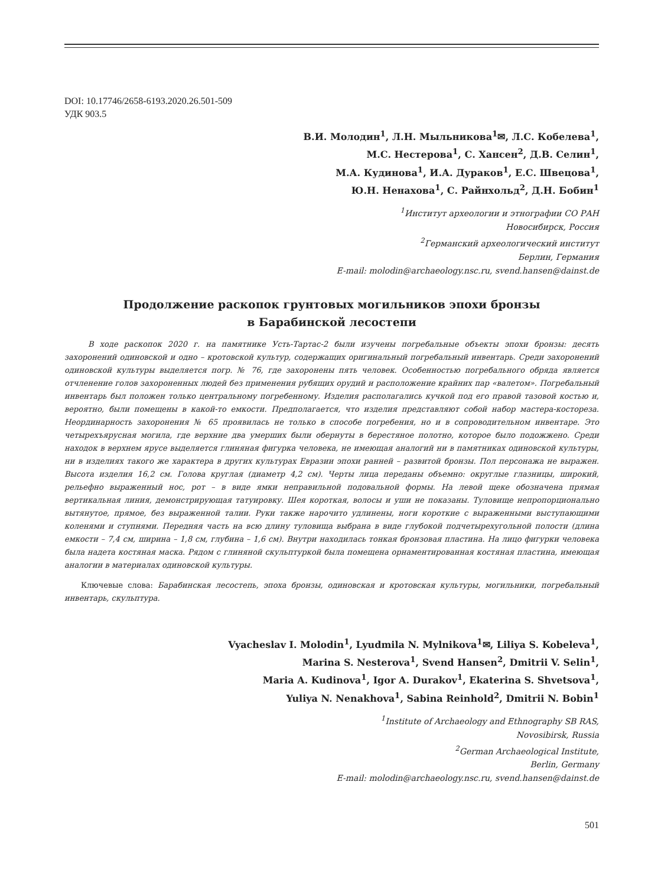DOI: 10.17746/2658-6193.2020.26.501-509
УДК 903.5
В.И. Молодин<sup>1</sup>, Л.Н. Мыльникова<sup>1</sup>✉, Л.С. Кобелева<sup>1</sup>,
М.С. Нестерова<sup>1</sup>, С. Хансен<sup>2</sup>, Д.В. Селин<sup>1</sup>,
М.А. Кудинова<sup>1</sup>, И.А. Дураков<sup>1</sup>, Е.С. Швецова<sup>1</sup>,
Ю.Н. Ненахова<sup>1</sup>, С. Райнхольд<sup>2</sup>, Д.Н. Бобин<sup>1</sup>
<sup>1</sup> Институт археологии и этнографии СО РАН
Новосибирск, Россия
<sup>2</sup> Германский археологический институт
Берлин, Германия
E-mail: molodin@archaeology.nsc.ru, svend.hansen@dainst.de
Продолжение раскопок грунтовых могильников эпохи бронзы
в Барабинской лесостепи
В ходе раскопок 2020 г. на памятнике Усть-Тартас-2 были изучены погребальные объекты эпохи бронзы: десять захоронений одиновской и одно – кротовской культур, содержащих оригинальный погребальный инвентарь. Среди захоронений одиновской культуры выделяется погр. № 76, где захоронены пять человек. Особенностью погребального обряда является отчленение голов захороненных людей без применения рубящих орудий и расположение крайних пар «валетом». Погребальный инвентарь был положен только центральному погребенному. Изделия располагались кучкой под его правой тазовой костью и, вероятно, были помещены в какой-то емкости. Предполагается, что изделия представляют собой набор мастера-костореза. Неординарность захоронения № 65 проявилась не только в способе погребения, но и в сопроводительном инвентаре. Это четырехъярусная могила, где верхние два умерших были обернуты в берестяное полотно, которое было подожжено. Среди находок в верхнем ярусе выделяется глиняная фигурка человека, не имеющая аналогий ни в памятниках одиновской культуры, ни в изделиях такого же характера в других культурах Евразии эпохи ранней – развитой бронзы. Пол персонажа не выражен. Высота изделия 16,2 см. Голова круглая (диаметр 4,2 см). Черты лица переданы объемно: округлые глазницы, широкий, рельефно выраженный нос, рот – в виде ямки неправильной подовальной формы. На левой щеке обозначена прямая вертикальная линия, демонстрирующая татуировку. Шея короткая, волосы и уши не показаны. Туловище непропорционально вытянутое, прямое, без выраженной талии. Руки также нарочито удлинены, ноги короткие с выраженными выступающими коленями и ступнями. Передняя часть на всю длину туловища выбрана в виде глубокой подчетырехугольной полости (длина емкости – 7,4 см, ширина – 1,8 см, глубина – 1,6 см). Внутри находилась тонкая бронзовая пластина. На лицо фигурки человека была надета костяная маска. Рядом с глиняной скульптуркой была помещена орнаментированная костяная пластина, имеющая аналогии в материалах одиновской культуры.
Ключевые слова: Барабинская лесостепь, эпоха бронзы, одиновская и кротовская культуры, могильники, погребальный инвентарь, скульптура.
Vyacheslav I. Molodin<sup>1</sup>, Lyudmila N. Mylnikova<sup>1</sup>✉, Liliya S. Kobeleva<sup>1</sup>,
Marina S. Nesterova<sup>1</sup>, Svend Hansen<sup>2</sup>, Dmitrii V. Selin<sup>1</sup>,
Maria A. Kudinova<sup>1</sup>, Igor A. Durakov<sup>1</sup>, Ekaterina S. Shvetsova<sup>1</sup>,
Yuliya N. Nenakhova<sup>1</sup>, Sabina Reinhold<sup>2</sup>, Dmitrii N. Bobin<sup>1</sup>
<sup>1</sup> Institute of Archaeology and Ethnography SB RAS,
Novosibirsk, Russia
<sup>2</sup> German Archaeological Institute,
Berlin, Germany
E-mail: molodin@archaeology.nsc.ru, svend.hansen@dainst.de
501